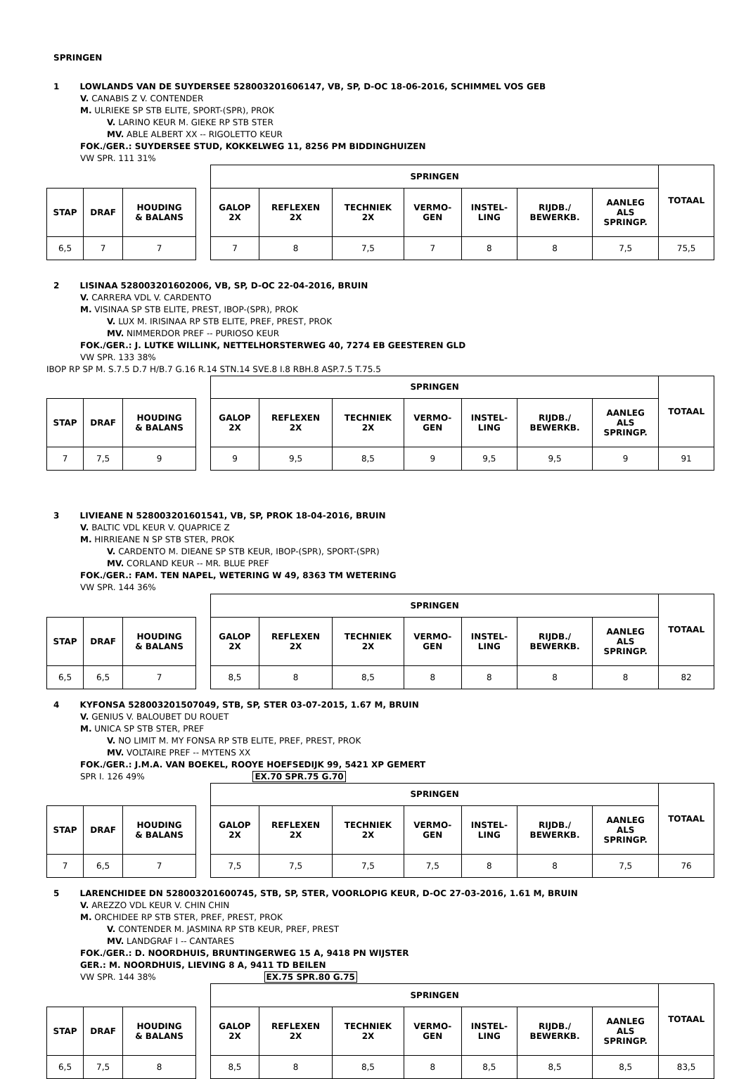SPRINGEN
1 LOWLANDS VAN DE SUYDERSEE 528003201606147, VB, SP, D-OC 18-06-2016, SCHIMMEL VOS GEB
V. CANABIS Z V. CONTENDER
M. ULRIEKE SP STB ELITE, SPORT-(SPR), PROK
V. LARINO KEUR M. GIEKE RP STB STER
MV. ABLE ALBERT XX -- RIGOLETTO KEUR
FOK./GER.: SUYDERSEE STUD, KOKKELWEG 11, 8256 PM BIDDINGHUIZEN
VW SPR. 111 31%
| | | | | SPRINGEN | | | | | | | TOTAAL |
| STAP | DRAF | HOUDING & BALANS | | GALOP 2X | REFLEXEN 2X | TECHNIEK 2X | VERMO- GEN | INSTEL- LING | RIJDB./ BEWERKB. | AANLEG ALS SPRINGP. | |
| 6,5 | 7 | 7 | | 7 | 8 | 7,5 | 7 | 8 | 8 | 7,5 | 75,5 |
2 LISINAA 528003201602006, VB, SP, D-OC 22-04-2016, BRUIN
V. CARRERA VDL V. CARDENTO
M. VISINAA SP STB ELITE, PREST, IBOP-(SPR), PROK
V. LUX M. IRISINAA RP STB ELITE, PREF, PREST, PROK
MV. NIMMERDOR PREF -- PURIOSO KEUR
FOK./GER.: J. LUTKE WILLINK, NETTELHORSTERWEG 40, 7274 EB GEESTEREN GLD
VW SPR. 133 38%
IBOP RP SP M. S.7.5 D.7 H/B.7 G.16 R.14 STN.14 SVE.8 I.8 RBH.8 ASP.7.5 T.75.5
| | | | | SPRINGEN | | | | | | | TOTAAL |
| STAP | DRAF | HOUDING & BALANS | | GALOP 2X | REFLEXEN 2X | TECHNIEK 2X | VERMO- GEN | INSTEL- LING | RIJDB./ BEWERKB. | AANLEG ALS SPRINGP. | |
| 7 | 7,5 | 9 | | 9 | 9,5 | 8,5 | 9 | 9,5 | 9,5 | 9 | 91 |
3 LIVIEANE N 528003201601541, VB, SP, PROK 18-04-2016, BRUIN
V. BALTIC VDL KEUR V. QUAPRICE Z
M. HIRRIEANE N SP STB STER, PROK
V. CARDENTO M. DIEANE SP STB KEUR, IBOP-(SPR), SPORT-(SPR)
MV. CORLAND KEUR -- MR. BLUE PREF
FOK./GER.: FAM. TEN NAPEL, WETERING W 49, 8363 TM WETERING
VW SPR. 144 36%
| | | | | SPRINGEN | | | | | | | TOTAAL |
| STAP | DRAF | HOUDING & BALANS | | GALOP 2X | REFLEXEN 2X | TECHNIEK 2X | VERMO- GEN | INSTEL- LING | RIJDB./ BEWERKB. | AANLEG ALS SPRINGP. | |
| 6,5 | 6,5 | 7 | | 8,5 | 8 | 8,5 | 8 | 8 | 8 | 8 | 82 |
4 KYFONSA 528003201507049, STB, SP, STER 03-07-2015, 1.67 M, BRUIN
V. GENIUS V. BALOUBET DU ROUET
M. UNICA SP STB STER, PREF
V. NO LIMIT M. MY FONSA RP STB ELITE, PREF, PREST, PROK
MV. VOLTAIRE PREF -- MYTENS XX
FOK./GER.: J.M.A. VAN BOEKEL, ROOYE HOEFSEDIJK 99, 5421 XP GEMERT
SPR I. 126 49% EX.70 SPR.75 G.70
| | | | | SPRINGEN | | | | | | | TOTAAL |
| STAP | DRAF | HOUDING & BALANS | | GALOP 2X | REFLEXEN 2X | TECHNIEK 2X | VERMO- GEN | INSTEL- LING | RIJDB./ BEWERKB. | AANLEG ALS SPRINGP. | |
| 7 | 6,5 | 7 | | 7,5 | 7,5 | 7,5 | 7,5 | 8 | 8 | 7,5 | 76 |
5 LARENCHIDEE DN 528003201600745, STB, SP, STER, VOORLOPIG KEUR, D-OC 27-03-2016, 1.61 M, BRUIN
V. AREZZO VDL KEUR V. CHIN CHIN
M. ORCHIDEE RP STB STER, PREF, PREST, PROK
V. CONTENDER M. JASMINA RP STB KEUR, PREF, PREST
MV. LANDGRAF I -- CANTARES
FOK./GER.: D. NOORDHUIS, BRUNTINGERWEG 15 A, 9418 PN WIJSTER
GER.: M. NOORDHUIS, LIEVING 8 A, 9411 TD BEILEN
VW SPR. 144 38% EX.75 SPR.80 G.75
| | | | | SPRINGEN | | | | | | | TOTAAL |
| STAP | DRAF | HOUDING & BALANS | | GALOP 2X | REFLEXEN 2X | TECHNIEK 2X | VERMO- GEN | INSTEL- LING | RIJDB./ BEWERKB. | AANLEG ALS SPRINGP. | |
| 6,5 | 7,5 | 8 | | 8,5 | 8 | 8,5 | 8 | 8,5 | 8,5 | 8,5 | 83,5 |